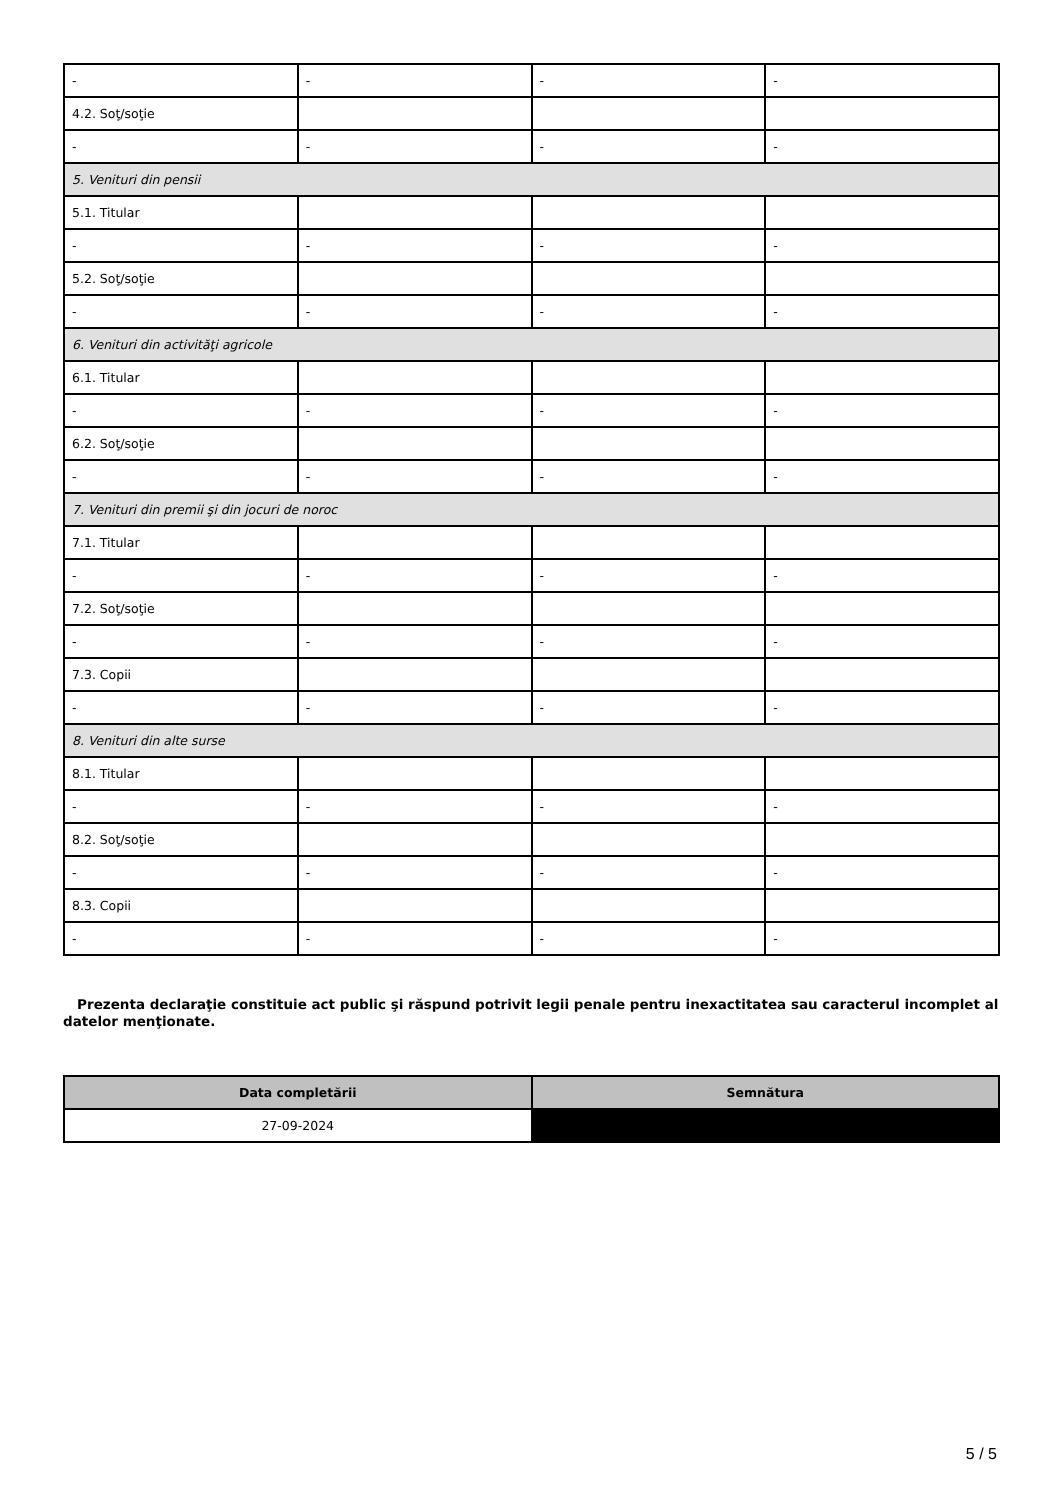| - | - | - | - |
| 4.2. Soţ/soţie | | | |
| - | - | - | - |
| 5. Venituri din pensii | | | |
| 5.1. Titular | | | |
| - | - | - | - |
| 5.2. Soţ/soţie | | | |
| - | - | - | - |
| 6. Venituri din activităţi agricole | | | |
| 6.1. Titular | | | |
| - | - | - | - |
| 6.2. Soţ/soţie | | | |
| - | - | - | - |
| 7. Venituri din premii şi din jocuri de noroc | | | |
| 7.1. Titular | | | |
| - | - | - | - |
| 7.2. Soţ/soţie | | | |
| - | - | - | - |
| 7.3. Copii | | | |
| - | - | - | - |
| 8. Venituri din alte surse | | | |
| 8.1. Titular | | | |
| - | - | - | - |
| 8.2. Soţ/soţie | | | |
| - | - | - | - |
| 8.3. Copii | | | |
| - | - | - | - |
Prezenta declaraţie constituie act public şi răspund potrivit legii penale pentru inexactitatea sau caracterul incomplet al datelor menţionate.
| Data completării | Semnătura |
| --- | --- |
| 27-09-2024 | |
5 / 5